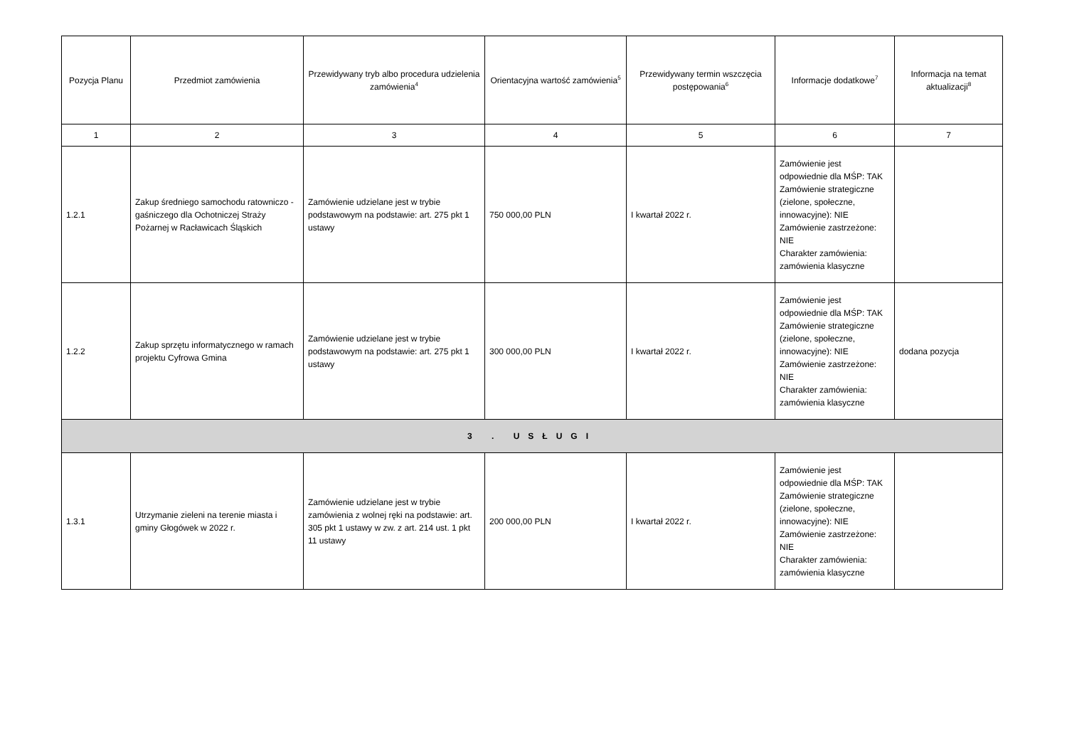| Pozycja Planu | Przedmiot zamówienia | Przewidywany tryb albo procedura udzielenia zamówienia<sup>4</sup> | Orientacyjna wartość zamówienia<sup>5</sup> | Przewidywany termin wszczęcia postępowania<sup>6</sup> | Informacje dodatkowe<sup>7</sup> | Informacja na temat aktualizacji<sup>8</sup> |
| --- | --- | --- | --- | --- | --- | --- |
| 1 | 2 | 3 | 4 | 5 | 6 | 7 |
| 1.2.1 | Zakup średniego samochodu ratowniczo - gaśniczego dla Ochotniczej Straży Pożarnej w Racławicach Śląskich | Zamówienie udzielane jest w trybie podstawowym na podstawie: art. 275 pkt 1 ustawy | 750 000,00 PLN | I kwartał 2022 r. | Zamówienie jest odpowiednie dla MŚP: TAK Zamówienie strategiczne (zielone, społeczne, innowacyjne): NIE Zamówienie zastrzeżone: NIE Charakter zamówienia: zamówienia klasyczne | |
| 1.2.2 | Zakup sprzętu informatycznego w ramach projektu Cyfrowa Gmina | Zamówienie udzielane jest w trybie podstawowym na podstawie: art. 275 pkt 1 ustawy | 300 000,00 PLN | I kwartał 2022 r. | Zamówienie jest odpowiednie dla MŚP: TAK Zamówienie strategiczne (zielone, społeczne, innowacyjne): NIE Zamówienie zastrzeżone: NIE Charakter zamówienia: zamówienia klasyczne | dodana pozycja |
| 3 . USŁUGI | | | | | | |
| 1.3.1 | Utrzymanie zieleni na terenie miasta i gminy Głogówek w 2022 r. | Zamówienie udzielane jest w trybie zamówienia z wolnej ręki na podstawie: art. 305 pkt 1 ustawy w zw. z art. 214 ust. 1 pkt 11 ustawy | 200 000,00 PLN | I kwartał 2022 r. | Zamówienie jest odpowiednie dla MŚP: TAK Zamówienie strategiczne (zielone, społeczne, innowacyjne): NIE Zamówienie zastrzeżone: NIE Charakter zamówienia: zamówienia klasyczne | |